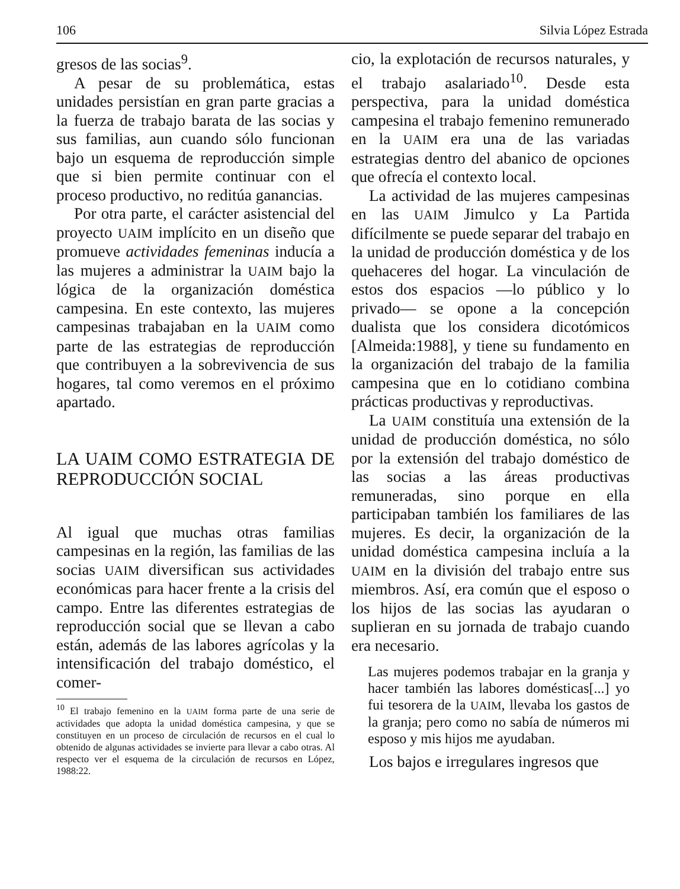106 Silvia López Estrada
gresos de las socias<sup>9</sup>.
A pesar de su problemática, estas unidades persistían en gran parte gracias a la fuerza de trabajo barata de las socias y sus familias, aun cuando sólo funcionan bajo un esquema de reproducción simple que si bien permite continuar con el proceso productivo, no reditúa ganancias.
Por otra parte, el carácter asistencial del proyecto UAIM implícito en un diseño que promueve actividades femeninas inducía a las mujeres a administrar la UAIM bajo la lógica de la organización doméstica campesina. En este contexto, las mujeres campesinas trabajaban en la UAIM como parte de las estrategias de reproducción que contribuyen a la sobrevivencia de sus hogares, tal como veremos en el próximo apartado.
LA UAIM COMO ESTRATEGIA DE REPRODUCCIÓN SOCIAL
Al igual que muchas otras familias campesinas en la región, las familias de las socias UAIM diversifican sus actividades económicas para hacer frente a la crisis del campo. Entre las diferentes estrategias de reproducción social que se llevan a cabo están, además de las labores agrícolas y la intensificación del trabajo doméstico, el comer-
<sup>10</sup> El trabajo femenino en la UAIM forma parte de una serie de actividades que adopta la unidad doméstica campesina, y que se constituyen en un proceso de circulación de recursos en el cual lo obtenido de algunas actividades se invierte para llevar a cabo otras. Al respecto ver el esquema de la circulación de recursos en López, 1988:22.
cio, la explotación de recursos naturales, y el trabajo asalariado<sup>10</sup>. Desde esta perspectiva, para la unidad doméstica campesina el trabajo femenino remunerado en la UAIM era una de las variadas estrategias dentro del abanico de opciones que ofrecía el contexto local.
La actividad de las mujeres campesinas en las UAIM Jimulco y La Partida difícilmente se puede separar del trabajo en la unidad de producción doméstica y de los quehaceres del hogar. La vinculación de estos dos espacios —lo público y lo privado— se opone a la concepción dualista que los considera dicotómicos [Almeida:1988], y tiene su fundamento en la organización del trabajo de la familia campesina que en lo cotidiano combina prácticas productivas y reproductivas.
La UAIM constituía una extensión de la unidad de producción doméstica, no sólo por la extensión del trabajo doméstico de las socias a las áreas productivas remuneradas, sino porque en ella participaban también los familiares de las mujeres. Es decir, la organización de la unidad doméstica campesina incluía a la UAIM en la división del trabajo entre sus miembros. Así, era común que el esposo o los hijos de las socias las ayudaran o suplieran en su jornada de trabajo cuando era necesario.
Las mujeres podemos trabajar en la granja y hacer también las labores domésticas[...] yo fui tesorera de la UAIM, llevaba los gastos de la granja; pero como no sabía de números mi esposo y mis hijos me ayudaban.
Los bajos e irregulares ingresos que